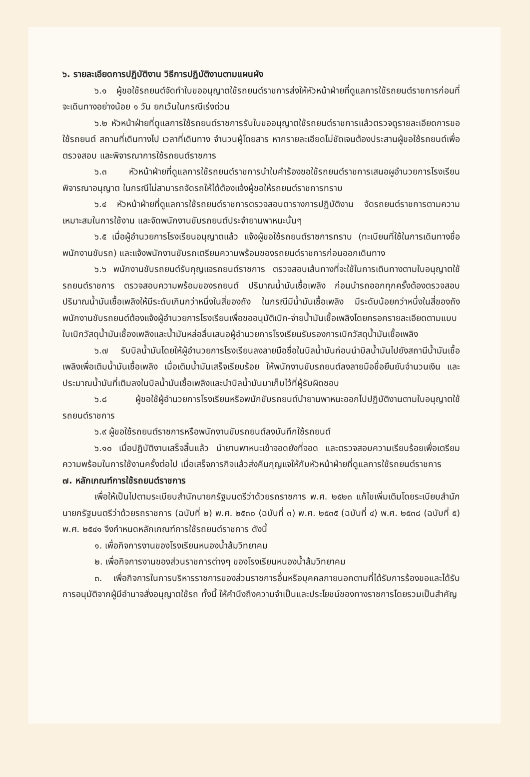๖. รายละเอียดการปฏิบัติงาน วิธีการปฏิบัติงานตามแผนผัง
๖.๑ ผู้ขอใช้รถยนต์จัดทำใบขออนุญาตใช้รถยนต์ราชการส่งให้หัวหน้าฝ่ายที่ดูแลการใช้รถยนต์ราชการก่อนที่จะเดินทางอย่างน้อย ๑ วัน ยกเว้นในกรณีเร่งด่วน
๖.๒ หัวหน้าฝ่ายที่ดูแลการใช้รถยนต์ราชการรับใบขออนุญาตใช้รถยนต์ราชการแล้วตรวจดูรายละเอียดการขอใช้รถยนต์ สถานที่เดินทางไป เวลาที่เดินทาง จำนวนผู้โดยสาร หากรายละเอียดไม่ชัดเจนต้องประสานผู้ขอใช้รถยนต์เพื่อตรวจสอบ และพิจารณาการใช้รถยนต์ราชการ
๖.๓ หัวหน้าฝ่ายที่ดูแลการใช้รถยนต์ราชการนำใบคำร้องขอใช้รถยนต์ราชการเสนอผูอำนวยการโรงเรียนพิจารณาอนุญาต ในกรณีไม่สามารถจัดรถให้ได้ต้องแจ้งผู้ขอให้รถยนต์ราชการทราบ
๖.๔ หัวหน้าฝ่ายที่ดูแลการใช้รถยนต์ราชการตรวจสอบตารางการปฏิบัติงาน จัดรถยนต์ราชการตามความเหมาะสมในการใช้งาน และจัดพนักงานขับรถยนต์ประจำยานพาหนะนั้นๆ
๖.๕ เมื่อผู้อำนวยการโรงเรียนอนุญาตแล้ว แจ้งผู้ขอใช้รถยนต์ราชการทราบ (ทะเบียนที่ใช้ในการเดินทางชื่อพนักงานขับรถ) และแจ้งพนักงานขับรถเตรียมความพร้อมของรถยนต์ราชการก่อนออกเดินทาง
๖.๖ พนักงานขับรถยนต์รับกุญแจรถยนต์ราชการ ตรวจสอบเส้นทางที่จะใช้ในการเดินทางตามใบอนุญาตใช้รถยนต์ราชการ ตรวจสอบความพร้อมของรถยนต์ ปริมาณน้ำมันเชื้อเพลิง ก่อนนำรถออกทุกครั้งต้องตรวจสอบปริมาณน้ำมันเชื้อเพลิงให้มีระดับเกินกว่าหนึ่งในสี่ของถัง ในกรณีมีน้ำมันเชื้อเพลิง มีระดับน้อยกว่าหนึ่งในสี่ของถังพนักงานขับรถยนต์ต้องแจ้งผู้อำนวยการโรงเรียนเพื่อขออนุมัติเบิก-จ่ายน้ำมันเชื้อเพลิงโดยกรอกรายละเอียดตามแบบใบเบิกวัสดุน้ำมันเชื้องเพลิงและน้ำมันหล่อลื่นเสนอผู้อำนวยการโรงเรียนรับรองการเบิกวัสดุน้ำมันเชื้อเพลิง
๖.๗ รับบิลน้ำมันโดยให้ผู้อำนวยการโรงเรียนลงลายมือชื่อในบิลน้ำมันก่อนนำบิลน้ำมันไปยังสถานีน้ำมันเชื้อเพลิงเพื่อเติมน้ำมันเชื้อเพลิง เมื่อเติมน้ำมันเสร็จเรียบร้อย ให้พนักงานขับรถยนต์ลงลายมือชื่อยืนยันจำนวนเงิน และประมาณน้ำมันที่เติมลงในบิลน้ำมันเชื้อเพลิงและนำบิลน้ำมันมาเก็บไว้ที่ผู้รับผิดชอบ
๖.๘ ผู้ขอใช้ผู้อำนวยการโรงเรียนหรือพนักขับรถยนต์นำยานพาหนะออกไปปฏิบัติงานตามใบอนุญาตใช้รถยนต์ราชการ
๖.๙ ผู้ขอใช้รถยนต์ราชการหรือพนักงานขับรถยนต์ลงบันทึกใช้รถยนต์
๖.๑๐ เมื่อปฏิบัติงานเสร็จสิ้นแล้ว นำยานพาหนะเข้าจอดยังที่จอด และตรวจสอบความเรียบร้อยเพื่อเตรียมความพร้อมในการใช้งานครั้งต่อไป เมื่อเสร็จภารกิจแล้วส่งคืนกุญแจให้กับหัวหน้าฝ่ายที่ดูแลการใช้รถยนต์ราชการ
๗. หลักเกณฑ์การใช้รถยนต์ราชการ
เพื่อให้เป็นไปตามระเบียบสำนักนายกรัฐมนตรีว่าด้วยรถราชการ พ.ศ. ๒๕๒๓ แก้ไขเพิ่มเติมโดยระเบียบสำนักนายกรัฐมนตรีว่าด้วยรถราชการ (ฉบับที่ ๒) พ.ศ. ๒๕๓๐ (ฉบับที่ ๓) พ.ศ. ๒๕๓๕ (ฉบับที่ ๔) พ.ศ. ๒๕๓๘ (ฉบับที่ ๕) พ.ศ. ๒๕๔๑ จึงกำหนดหลักเกณฑ์การใช้รถยนต์ราชการ ดังนี้
๑. เพื่อกิจการงานของโรงเรียนหนองน้ำส้มวิทยาคม
๒. เพื่อกิจการงานของส่วนราชการต่างๆ ของโรงเรียนหนองน้ำส้มวิทยาคม
๓. เพื่อกิจการในการบริหารราชการของส่วนราชการอื่นหรือบุคคลภายนอกตามที่ได้รับการร้องขอและได้รับการอนุมัติจากผู้มีอำนาจสั่งอนุญาตใช้รถ ทั้งนี้ ให้คำนึงถึงความจำเป็นและประโยชน์ของทางราชการโดยรวมเป็นสำคัญ